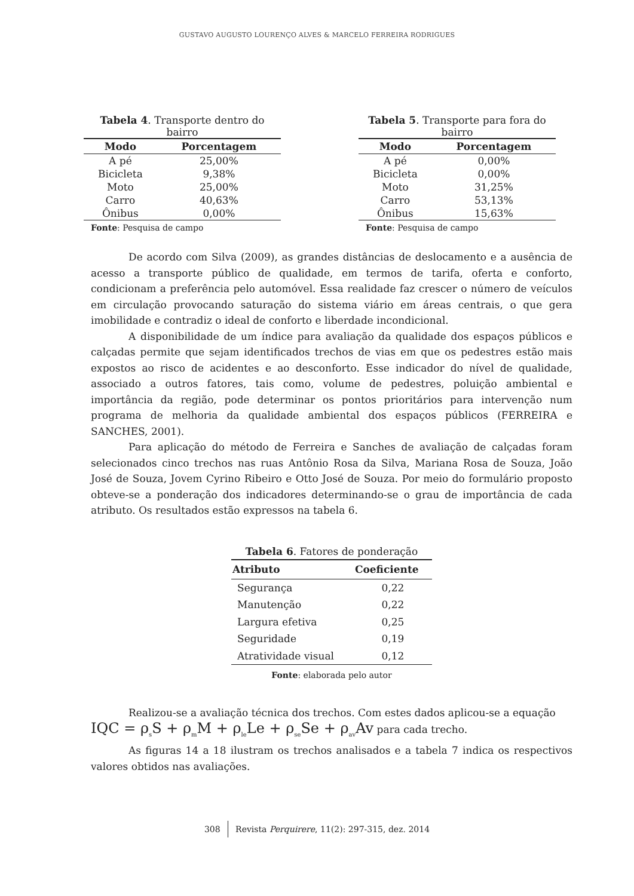GUSTAVO AUGUSTO LOURENÇO ALVES & MARCELO FERREIRA RODRIGUES
Tabela 4. Transporte dentro do bairro
| Modo | Porcentagem |
| --- | --- |
| A pé | 25,00% |
| Bicicleta | 9,38% |
| Moto | 25,00% |
| Carro | 40,63% |
| Ônibus | 0,00% |
Fonte: Pesquisa de campo
Tabela 5. Transporte para fora do bairro
| Modo | Porcentagem |
| --- | --- |
| A pé | 0,00% |
| Bicicleta | 0,00% |
| Moto | 31,25% |
| Carro | 53,13% |
| Ônibus | 15,63% |
Fonte: Pesquisa de campo
De acordo com Silva (2009), as grandes distâncias de deslocamento e a ausência de acesso a transporte público de qualidade, em termos de tarifa, oferta e conforto, condicionam a preferência pelo automóvel. Essa realidade faz crescer o número de veículos em circulação provocando saturação do sistema viário em áreas centrais, o que gera imobilidade e contradiz o ideal de conforto e liberdade incondicional.
A disponibilidade de um índice para avaliação da qualidade dos espaços públicos e calçadas permite que sejam identificados trechos de vias em que os pedestres estão mais expostos ao risco de acidentes e ao desconforto. Esse indicador do nível de qualidade, associado a outros fatores, tais como, volume de pedestres, poluição ambiental e importância da região, pode determinar os pontos prioritários para intervenção num programa de melhoria da qualidade ambiental dos espaços públicos (FERREIRA e SANCHES, 2001).
Para aplicação do método de Ferreira e Sanches de avaliação de calçadas foram selecionados cinco trechos nas ruas Antônio Rosa da Silva, Mariana Rosa de Souza, João José de Souza, Jovem Cyrino Ribeiro e Otto José de Souza. Por meio do formulário proposto obteve-se a ponderação dos indicadores determinando-se o grau de importância de cada atributo. Os resultados estão expressos na tabela 6.
Tabela 6. Fatores de ponderação
| Atributo | Coeficiente |
| --- | --- |
| Segurança | 0,22 |
| Manutenção | 0,22 |
| Largura efetiva | 0,25 |
| Seguridade | 0,19 |
| Atratividade visual | 0,12 |
Fonte: elaborada pelo autor
Realizou-se a avaliação técnica dos trechos. Com estes dados aplicou-se a equação
IQC = ρ<sub>s</sub>S + ρ<sub>m</sub>M + ρ<sub>le</sub>Le + ρ<sub>se</sub>Se + ρ<sub>av</sub>Av para cada trecho.
As figuras 14 a 18 ilustram os trechos analisados e a tabela 7 indica os respectivos valores obtidos nas avaliações.
308 Revista Perquirere, 11(2): 297-315, dez. 2014